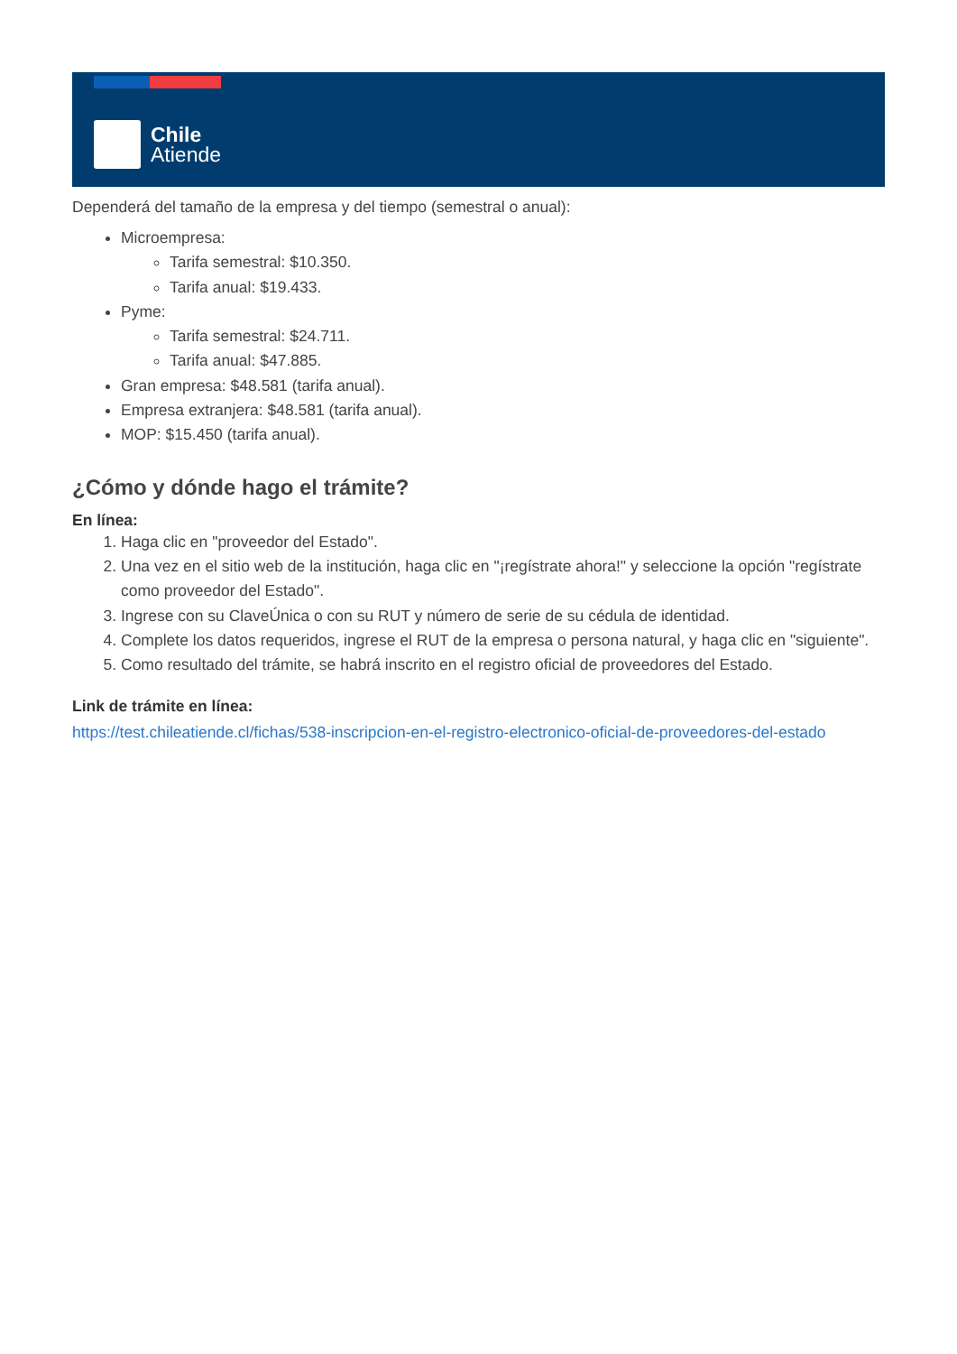Chile
Atiende
Dependerá del tamaño de la empresa y del tiempo (semestral o anual):
Microempresa:
Tarifa semestral: $10.350.
Tarifa anual: $19.433.
Pyme:
Tarifa semestral: $24.711.
Tarifa anual: $47.885.
Gran empresa: $48.581 (tarifa anual).
Empresa extranjera: $48.581 (tarifa anual).
MOP: $15.450 (tarifa anual).
¿Cómo y dónde hago el trámite?
En línea:
1. Haga clic en "proveedor del Estado".
2. Una vez en el sitio web de la institución, haga clic en "¡regístrate ahora!" y seleccione la opción "regístrate como proveedor del Estado".
3. Ingrese con su ClaveÚnica o con su RUT y número de serie de su cédula de identidad.
4. Complete los datos requeridos, ingrese el RUT de la empresa o persona natural, y haga clic en "siguiente".
5. Como resultado del trámite, se habrá inscrito en el registro oficial de proveedores del Estado.
Link de trámite en línea:
https://test.chileatiende.cl/fichas/538-inscripcion-en-el-registro-electronico-oficial-de-proveedores-del-estado